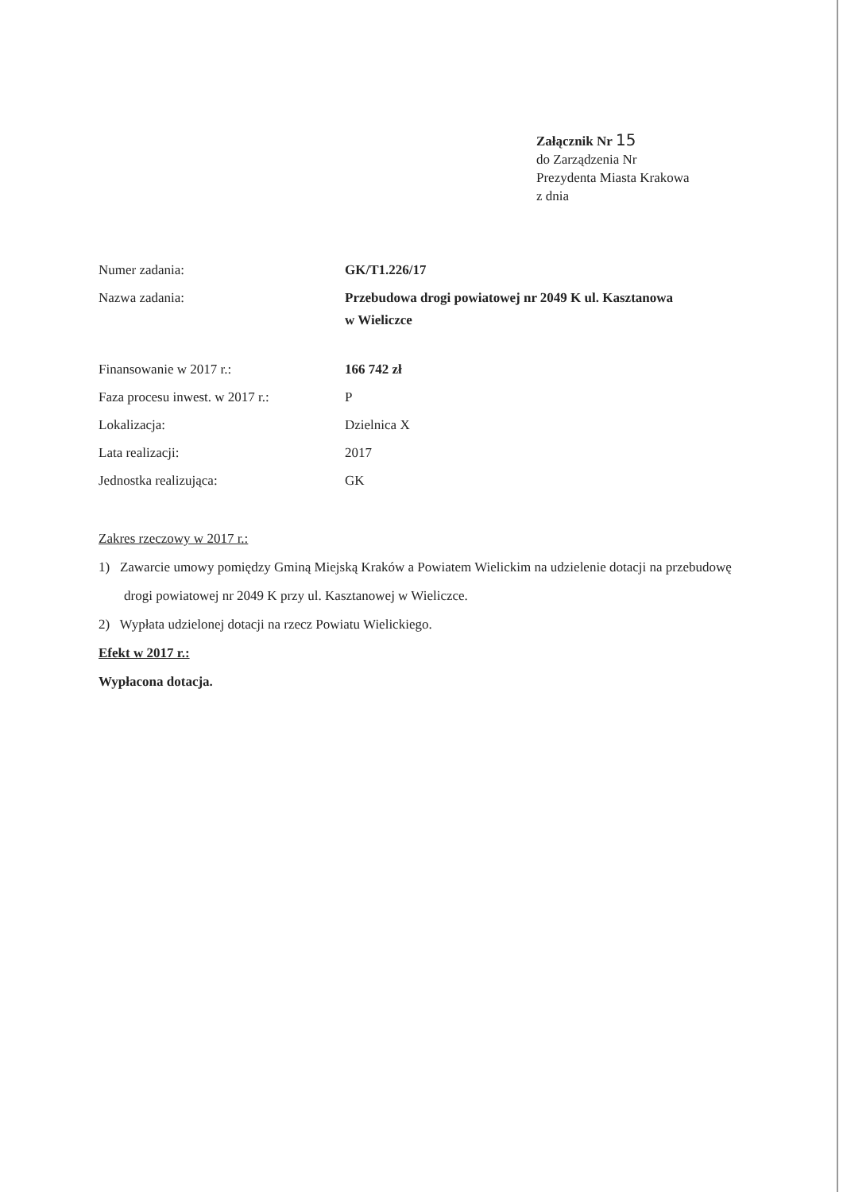Załącznik Nr 15
do Zarządzenia Nr
Prezydenta Miasta Krakowa
z dnia
| Numer zadania: | GK/T1.226/17 |
| Nazwa zadania: | Przebudowa drogi powiatowej nr 2049 K ul. Kasztanowa w Wieliczce |
| Finansowanie w 2017 r.: | 166 742 zł |
| Faza procesu inwest. w 2017 r.: | P |
| Lokalizacja: | Dzielnica X |
| Lata realizacji: | 2017 |
| Jednostka realizująca: | GK |
Zakres rzeczowy w 2017 r.:
1) Zawarcie umowy pomiędzy Gminą Miejską Kraków a Powiatem Wielickim na udzielenie dotacji na przebudowę drogi powiatowej nr 2049 K przy ul. Kasztanowej w Wieliczce.
2) Wypłata udzielonej dotacji na rzecz Powiatu Wielickiego.
Efekt w 2017 r.:
Wypłacona dotacja.